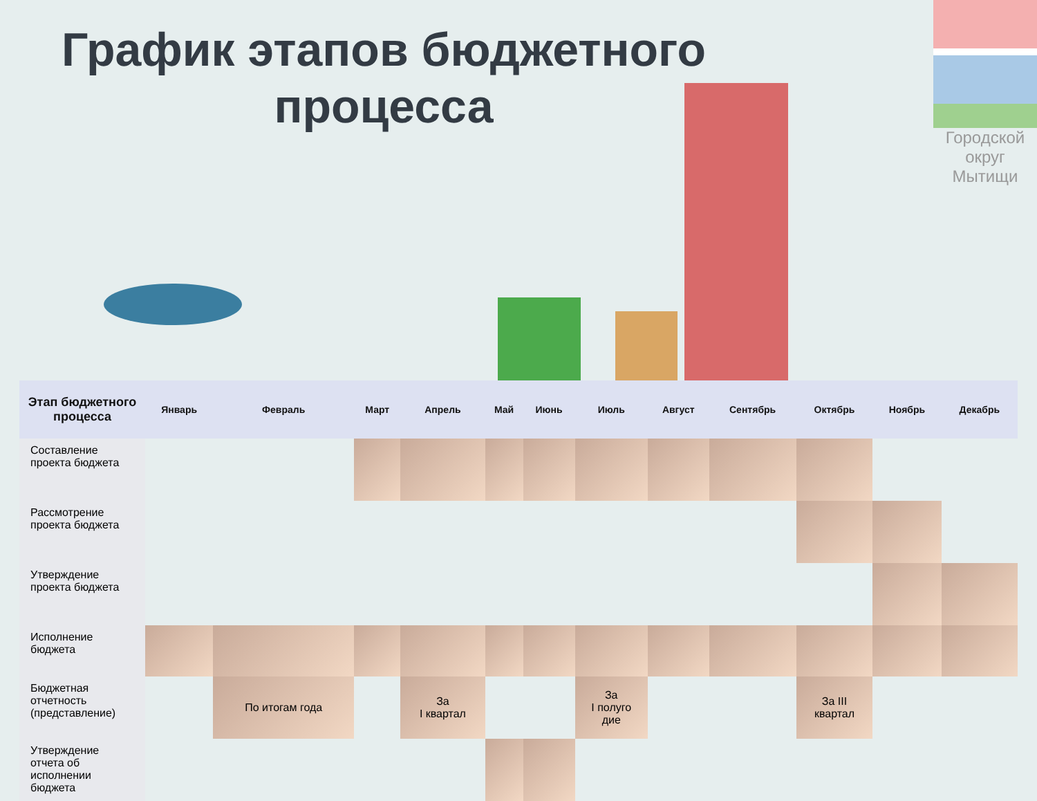График этапов бюджетного процесса
Городской округ Мытищи
| Этап бюджетного процесса | Январь | Февраль | Март | Апрель | Май | Июнь | Июль | Август | Сентябрь | Октябрь | Ноябрь | Декабрь |
| --- | --- | --- | --- | --- | --- | --- | --- | --- | --- | --- | --- | --- |
| Составление проекта бюджета | | | | | | | | | | | | |
| Рассмотрение проекта бюджета | | | | | | | | | | | | |
| Утверждение проекта бюджета | | | | | | | | | | | | |
| Исполнение бюджета | | | | | | | | | | | | |
| Бюджетная отчетность (представление) | | По итогам года | | За I квартал | | | За I полуго дие | | | За III квартал | | |
| Утверждение отчета об исполнении бюджета | | | | | | | | | | | | |